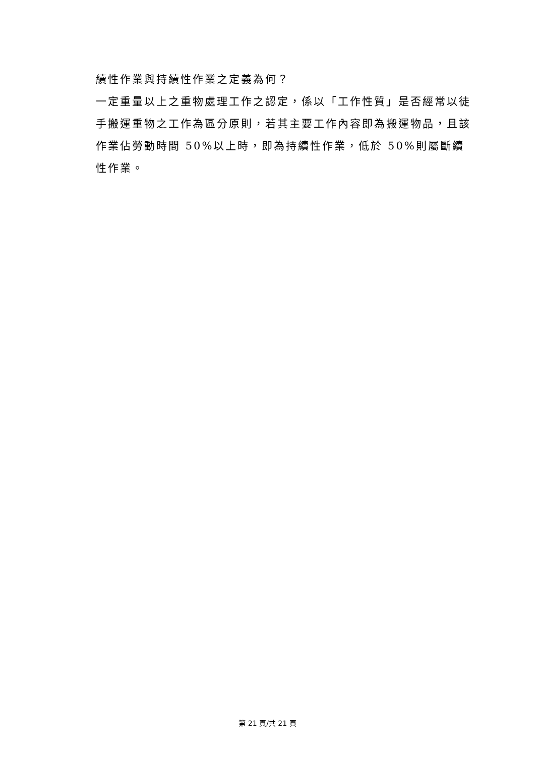續性作業與持續性作業之定義為何？
一定重量以上之重物處理工作之認定，係以「工作性質」是否經常以徒手搬運重物之工作為區分原則，若其主要工作內容即為搬運物品，且該作業佔勞動時間 50%以上時，即為持續性作業，低於 50%則屬斷續性作業。
第 21 頁/共 21 頁